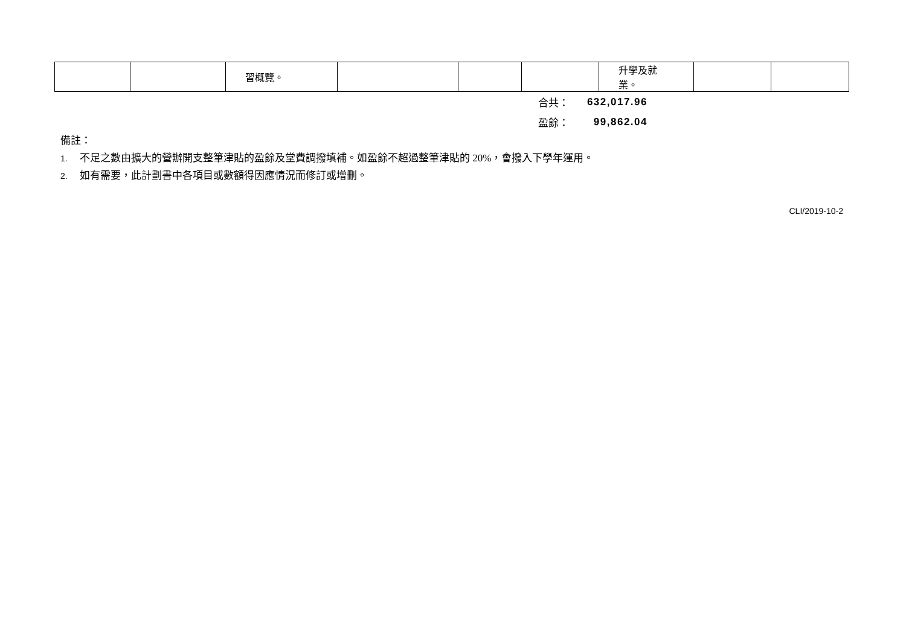| | | 習概覽。 | | | | 升學及就業。 | | |
合共： 632,017.96
盈餘： 99,862.04
備註：
1. 不足之數由擴大的營辦開支整筆津貼的盈餘及堂費調撥填補。如盈餘不超過整筆津貼的 20%，會撥入下學年運用。
2. 如有需要，此計劃書中各項目或數額得因應情況而修訂或增刪。
CLI/2019-10-2